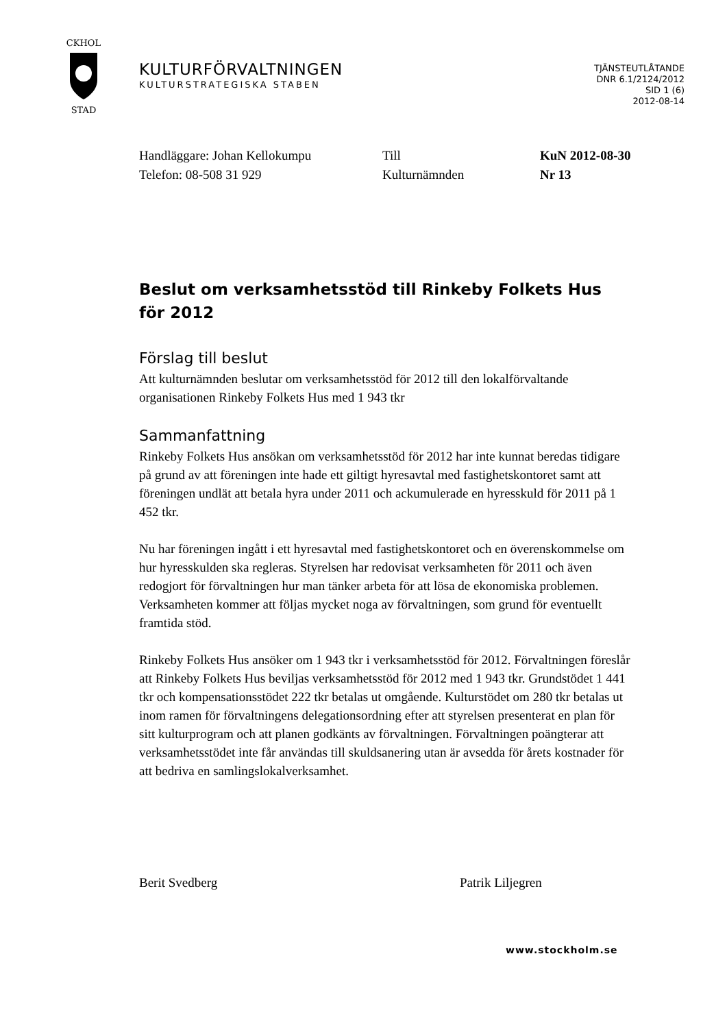CKHOL
STAD
KULTURFÖRVALTNINGEN
KULTURSTRATEGISKA STABEN
TJÄNSTEUTLÅTANDE
DNR 6.1/2124/2012
SID 1 (6)
2012-08-14
Handläggare: Johan Kellokumpu
Telefon: 08-508 31 929
Till
Kulturnämnden
KuN 2012-08-30
Nr 13
Beslut om verksamhetsstöd till Rinkeby Folkets Hus för 2012
Förslag till beslut
Att kulturnämnden beslutar om verksamhetsstöd för 2012 till den lokalförvaltande organisationen Rinkeby Folkets Hus med 1 943 tkr
Sammanfattning
Rinkeby Folkets Hus ansökan om verksamhetsstöd för 2012 har inte kunnat beredas tidigare på grund av att föreningen inte hade ett giltigt hyresavtal med fastighetskontoret samt att föreningen undlät att betala hyra under 2011 och ackumulerade en hyresskuld för 2011 på 1 452 tkr.
Nu har föreningen ingått i ett hyresavtal med fastighetskontoret och en överenskommelse om hur hyresskulden ska regleras. Styrelsen har redovisat verksamheten för 2011 och även redogjort för förvaltningen hur man tänker arbeta för att lösa de ekonomiska problemen. Verksamheten kommer att följas mycket noga av förvaltningen, som grund för eventuellt framtida stöd.
Rinkeby Folkets Hus ansöker om 1 943 tkr i verksamhetsstöd för 2012. Förvaltningen föreslår att Rinkeby Folkets Hus beviljas verksamhetsstöd för 2012 med 1 943 tkr. Grundstödet 1 441 tkr och kompensationsstödet 222 tkr betalas ut omgående. Kulturstödet om 280 tkr betalas ut inom ramen för förvaltningens delegationsordning efter att styrelsen presenterat en plan för sitt kulturprogram och att planen godkänts av förvaltningen. Förvaltningen poängterar att verksamhetsstödet inte får användas till skuldsanering utan är avsedda för årets kostnader för att bedriva en samlingslokalverksamhet.
Berit Svedberg Patrik Liljegren
www.stockholm.se